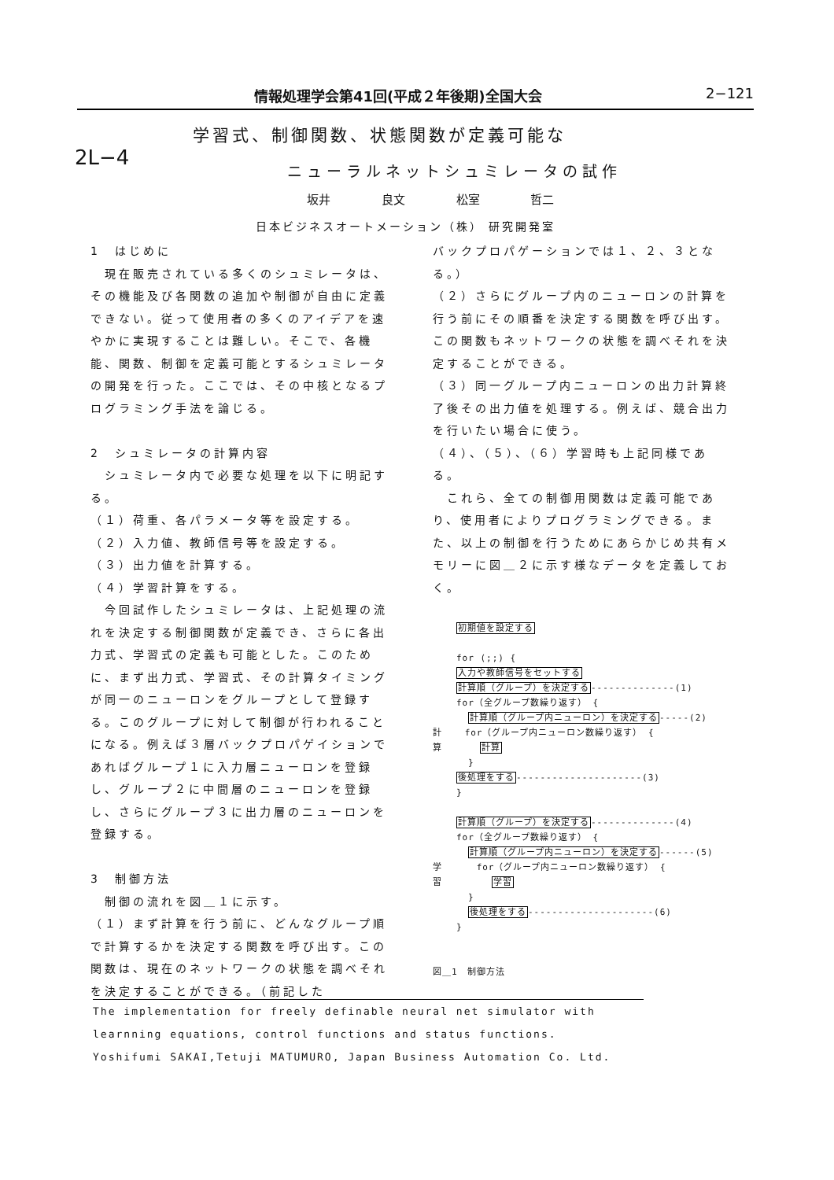情報処理学会第41回(平成２年後期)全国大会 2−121
2L−4
学習式、制御関数、状態関数が定義可能な
ニューラルネットシュミレータの試作
坂井 良文 松室 哲二
日本ビジネスオートメーション（株） 研究開発室
1　はじめに
　現在販売されている多くのシュミレータは、その機能及び各関数の追加や制御が自由に定義できない。従って使用者の多くのアイデアを速やかに実現することは難しい。そこで、各機能、関数、制御を定義可能とするシュミレータの開発を行った。ここでは、その中核となるプログラミング手法を論じる。
2　シュミレータの計算内容
　シュミレータ内で必要な処理を以下に明記する。
（１）荷重、各パラメータ等を設定する。
（２）入力値、教師信号等を設定する。
（３）出力値を計算する。
（４）学習計算をする。
　今回試作したシュミレータは、上記処理の流れを決定する制御関数が定義でき、さらに各出力式、学習式の定義も可能とした。このために、まず出力式、学習式、その計算タイミングが同一のニューロンをグループとして登録する。このグループに対して制御が行われることになる。例えば３層バックプロパゲイションであればグループ１に入力層ニューロンを登録し、グループ２に中間層のニューロンを登録し、さらにグループ３に出力層のニューロンを登録する。
3　制御方法
　制御の流れを図＿１に示す。
（１）まず計算を行う前に、どんなグループ順で計算するかを決定する関数を呼び出す。この関数は、現在のネットワークの状態を調べそれを決定することができる。（前記した
バックプロパゲーションでは１、２、３となる。）
（２）さらにグループ内のニューロンの計算を行う前にその順番を決定する関数を呼び出す。この関数もネットワークの状態を調べそれを決定することができる。
（３）同一グループ内ニューロンの出力計算終了後その出力値を処理する。例えば、競合出力を行いたい場合に使う。
（４）、（５）、（６）学習時も上記同様である。
　これら、全ての制御用関数は定義可能であり、使用者によりプログラミングできる。また、以上の制御を行うためにあらかじめ共有メモリーに図＿２に示す様なデータを定義しておく。
初期値を設定する
for (;;) {
入力や教師信号をセットする
計算順（グループ）を決定する--------------(1)
for（全グループ数繰り返す） {
計算順（グループ内ニューロン）を決定する-----(2)
計 for（グループ内ニューロン数繰り返す） {
算 計算
}
後処理をする---------------------(3)
}
計算順（グループ）を決定する--------------(4)
for（全グループ数繰り返す） {
計算順（グループ内ニューロン）を決定する------(5)
学 for（グループ内ニューロン数繰り返す） {
習 学習
}
後処理をする---------------------(6)
}
図＿1　制御方法
The implementation for freely definable neural net simulator with
learnning equations, control functions and status functions.
Yoshifumi SAKAI,Tetuji MATUMURO, Japan Business Automation Co. Ltd.